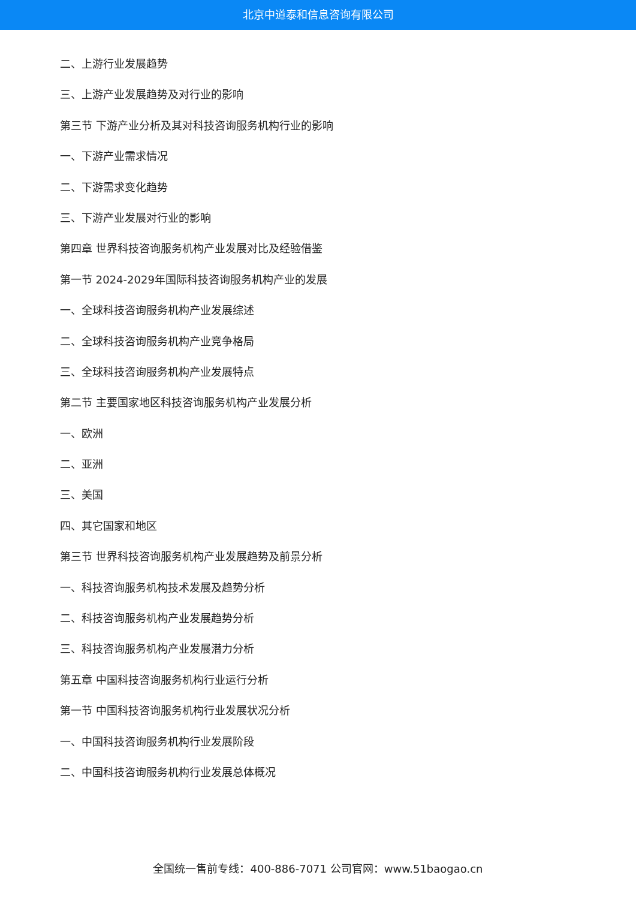北京中道泰和信息咨询有限公司
二、上游行业发展趋势
三、上游产业发展趋势及对行业的影响
第三节 下游产业分析及其对科技咨询服务机构行业的影响
一、下游产业需求情况
二、下游需求变化趋势
三、下游产业发展对行业的影响
第四章 世界科技咨询服务机构产业发展对比及经验借鉴
第一节 2024-2029年国际科技咨询服务机构产业的发展
一、全球科技咨询服务机构产业发展综述
二、全球科技咨询服务机构产业竞争格局
三、全球科技咨询服务机构产业发展特点
第二节 主要国家地区科技咨询服务机构产业发展分析
一、欧洲
二、亚洲
三、美国
四、其它国家和地区
第三节 世界科技咨询服务机构产业发展趋势及前景分析
一、科技咨询服务机构技术发展及趋势分析
二、科技咨询服务机构产业发展趋势分析
三、科技咨询服务机构产业发展潜力分析
第五章 中国科技咨询服务机构行业运行分析
第一节 中国科技咨询服务机构行业发展状况分析
一、中国科技咨询服务机构行业发展阶段
二、中国科技咨询服务机构行业发展总体概况
全国统一售前专线：400-886-7071 公司官网：www.51baogao.cn